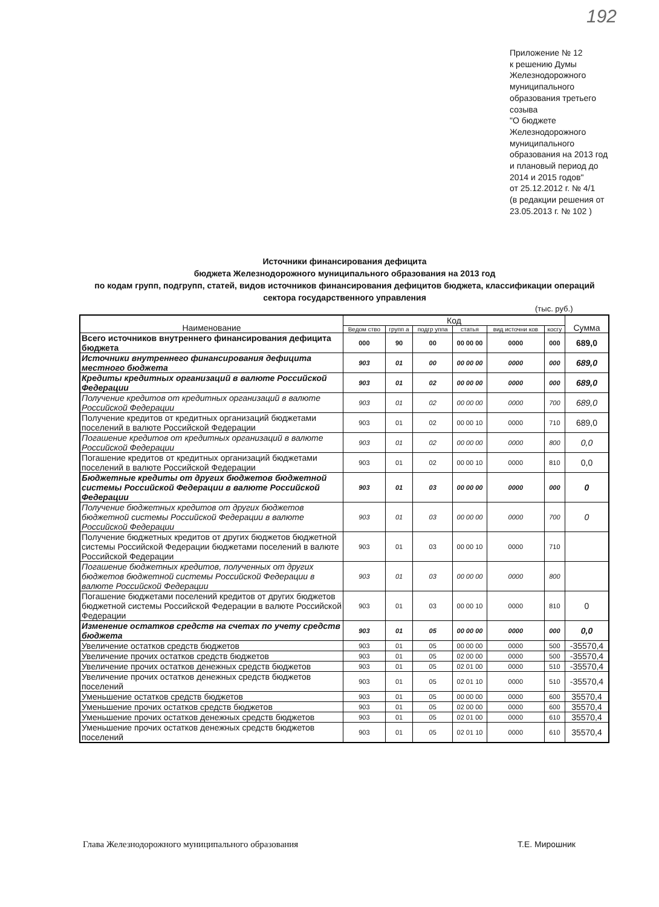192
Приложение № 12
к решению Думы Железнодорожного муниципального образования третьего созыва
"О бюджете Железнодорожного муниципального образования на 2013 год и плановый период до 2014 и 2015 годов"
от 25.12.2012 г. № 4/1
(в редакции решения от 23.05.2013 г. № 102 )
Источники финансирования дефицита
бюджета Железнодорожного муниципального образования на 2013 год
по кодам групп, подгрупп, статей, видов источников финансирования дефицитов бюджета, классификации операций сектора государственного управления
(тыс. руб.)
| Наименование | Код | | | | | | Сумма |
| --- | --- | --- | --- | --- | --- | --- | --- |
| | Ведом ство | групп а | подгр уппа | статья | вид источни ков | косгу | |
| Всего источников внутреннего финансирования дефицита бюджета | 000 | 90 | 00 | 00 00 00 | 0000 | 000 | 689,0 |
| Источники внутреннего финансирования дефицита местного бюджета | 903 | 01 | 00 | 00 00 00 | 0000 | 000 | 689,0 |
| Кредиты кредитных организаций в валюте Российской Федерации | 903 | 01 | 02 | 00 00 00 | 0000 | 000 | 689,0 |
| Получение кредитов от кредитных организаций в валюте Российской Федерации | 903 | 01 | 02 | 00 00 00 | 0000 | 700 | 689,0 |
| Получение кредитов от кредитных организаций бюджетами поселений в валюте Российской Федерации | 903 | 01 | 02 | 00 00 10 | 0000 | 710 | 689,0 |
| Погашение кредитов от кредитных организаций в валюте Российской Федерации | 903 | 01 | 02 | 00 00 00 | 0000 | 800 | 0,0 |
| Погашение кредитов от кредитных организаций бюджетами поселений в валюте Российской Федерации | 903 | 01 | 02 | 00 00 10 | 0000 | 810 | 0,0 |
| Бюджетные кредиты от других бюджетов бюджетной системы Российской Федерации в валюте Российской Федерации | 903 | 01 | 03 | 00 00 00 | 0000 | 000 | 0 |
| Получение бюджетных кредитов от других бюджетов бюджетной системы Российской Федерации в валюте Российской Федерации | 903 | 01 | 03 | 00 00 00 | 0000 | 700 | 0 |
| Получение бюджетных кредитов от других бюджетов бюджетной системы Российской Федерации бюджетами поселений в валюте Российской Федерации | 903 | 01 | 03 | 00 00 10 | 0000 | 710 | |
| Погашение бюджетных кредитов, полученных от других бюджетов бюджетной системы Российской Федерации в валюте Российской Федерации | 903 | 01 | 03 | 00 00 00 | 0000 | 800 | |
| Погашение бюджетами поселений кредитов от других бюджетов бюджетной системы Российской Федерации в валюте Российской Федерации | 903 | 01 | 03 | 00 00 10 | 0000 | 810 | 0 |
| Изменение остатков средств на счетах по учету средств бюджета | 903 | 01 | 05 | 00 00 00 | 0000 | 000 | 0,0 |
| Увеличение остатков средств бюджетов | 903 | 01 | 05 | 00 00 00 | 0000 | 500 | -35570,4 |
| Увеличение прочих остатков средств бюджетов | 903 | 01 | 05 | 02 00 00 | 0000 | 500 | -35570,4 |
| Увеличение прочих остатков денежных средств бюджетов | 903 | 01 | 05 | 02 01 00 | 0000 | 510 | -35570,4 |
| Увеличение прочих остатков денежных средств бюджетов поселений | 903 | 01 | 05 | 02 01 10 | 0000 | 510 | -35570,4 |
| Уменьшение остатков средств бюджетов | 903 | 01 | 05 | 00 00 00 | 0000 | 600 | 35570,4 |
| Уменьшение прочих остатков средств бюджетов | 903 | 01 | 05 | 02 00 00 | 0000 | 600 | 35570,4 |
| Уменьшение прочих остатков денежных средств бюджетов | 903 | 01 | 05 | 02 01 00 | 0000 | 610 | 35570,4 |
| Уменьшение прочих остатков денежных средств бюджетов поселений | 903 | 01 | 05 | 02 01 10 | 0000 | 610 | 35570,4 |
Глава Железнодорожного муниципального образования Т.Е. Мирошник